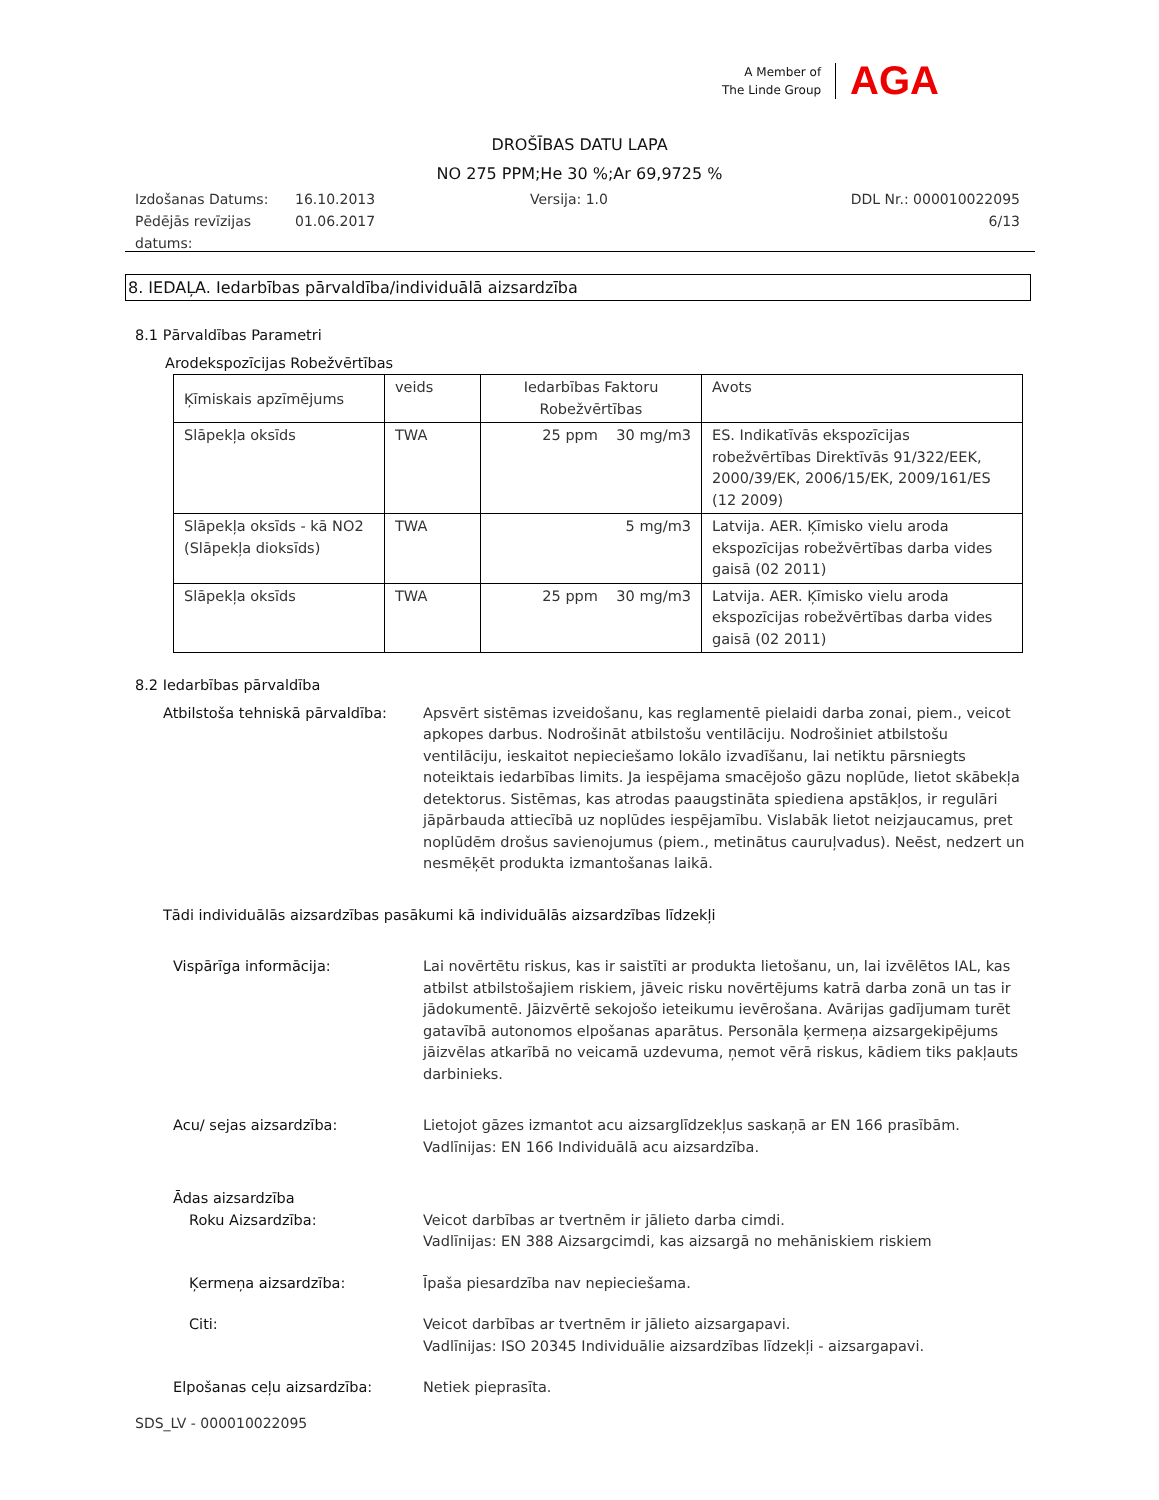A Member of
The Linde Group
AGA
DROŠĪBAS DATU LAPA
NO 275 PPM;He 30 %;Ar 69,9725 %
Izdošanas Datums:
Pēdējās revīzijas
datums:
16.10.2013
01.06.2017
Versija: 1.0 DDL Nr.: 000010022095
6/13
8. IEDAĻA. Iedarbības pārvaldība/individuālā aizsardzība
8.1 Pārvaldības Parametri
Arodekspozīcijas Robežvērtības
| Ķīmiskais apzīmējums | veids | Iedarbības Faktoru Robežvērtības | Avots |
| --- | --- | --- | --- |
| Slāpekļa oksīds | TWA | 25 ppm 30 mg/m3 | ES. Indikatīvās ekspozīcijas robežvērtības Direktīvās 91/322/EEK, 2000/39/EK, 2006/15/EK, 2009/161/ES (12 2009) |
| Slāpekļa oksīds - kā NO2 (Slāpekļa dioksīds) | TWA | 5 mg/m3 | Latvija. AER. Ķīmisko vielu aroda ekspozīcijas robežvērtības darba vides gaisā (02 2011) |
| Slāpekļa oksīds | TWA | 25 ppm 30 mg/m3 | Latvija. AER. Ķīmisko vielu aroda ekspozīcijas robežvērtības darba vides gaisā (02 2011) |
8.2 Iedarbības pārvaldība
Atbilstoša tehniskā pārvaldība:
Apsvērt sistēmas izveidošanu, kas reglamentē pielaidi darba zonai, piem., veicot apkopes darbus. Nodrošināt atbilstošu ventilāciju. Nodrošiniet atbilstošu ventilāciju, ieskaitot nepieciešamo lokālo izvadīšanu, lai netiktu pārsniegts noteiktais iedarbības limits. Ja iespējama smacējošo gāzu noplūde, lietot skābekļa detektorus. Sistēmas, kas atrodas paaugstināta spiediena apstākļos, ir regulāri jāpārbauda attiecībā uz noplūdes iespējamību. Vislabāk lietot neizjaucamus, pret noplūdēm drošus savienojumus (piem., metinātus cauruļvadus). Neēst, nedzert un nesmēķēt produkta izmantošanas laikā.
Tādi individuālās aizsardzības pasākumi kā individuālās aizsardzības līdzekļi
Vispārīga informācija: Lai novērtētu riskus, kas ir saistīti ar produkta lietošanu, un, lai izvēlētos IAL, kas atbilst atbilstošajiem riskiem, jāveic risku novērtējums katrā darba zonā un tas ir jādokumentē. Jāizvērtē sekojošo ieteikumu ievērošana. Avārijas gadījumam turēt gatavībā autonomos elpošanas aparātus. Personāla ķermeņa aizsargekipējums jāizvēlas atkarībā no veicamā uzdevuma, ņemot vērā riskus, kādiem tiks pakļauts darbinieks.
Acu/ sejas aizsardzība: Lietojot gāzes izmantot acu aizsarglīdzekļus saskaņā ar EN 166 prasībām.
Vadlīnijas: EN 166 Individuālā acu aizsardzība.
Ādas aizsardzība
Roku Aizsardzība: Veicot darbības ar tvertnēm ir jālieto darba cimdi.
Vadlīnijas: EN 388 Aizsargcimdi, kas aizsargā no mehāniskiem riskiem
Ķermeņa aizsardzība: Īpaša piesardzība nav nepieciešama.
Citi: Veicot darbības ar tvertnēm ir jālieto aizsargapavi.
Vadlīnijas: ISO 20345 Individuālie aizsardzības līdzekļi - aizsargapavi.
Elpošanas ceļu aizsardzība: Netiek pieprasīta.
SDS_LV - 000010022095